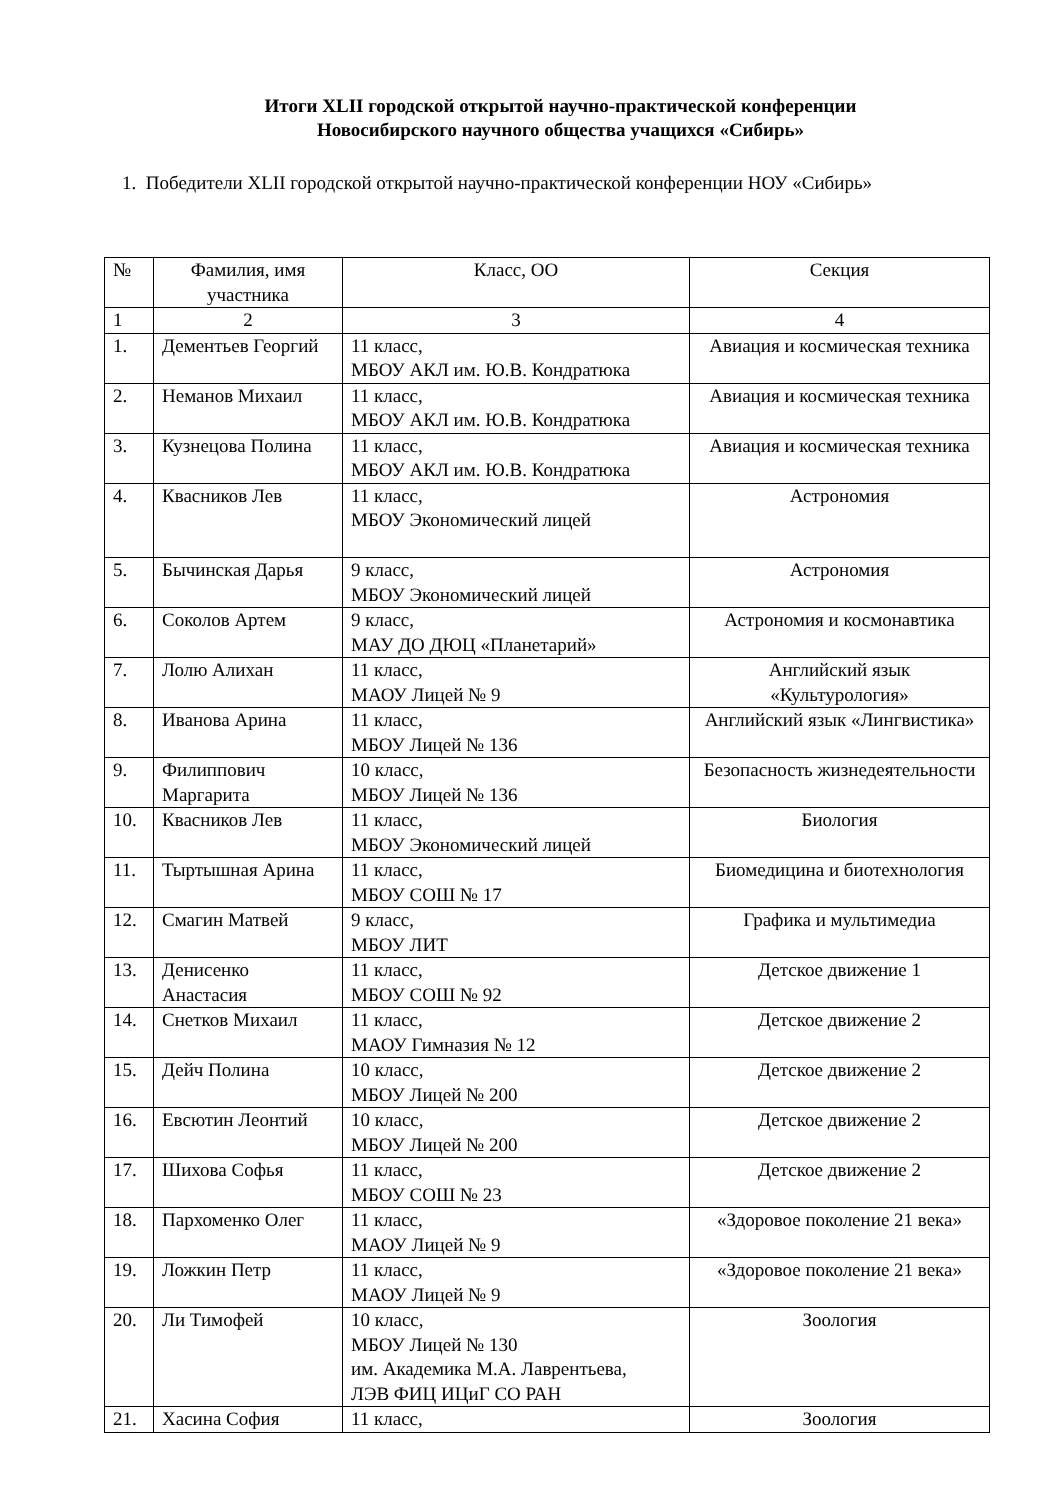Итоги XLII городской открытой научно-практической конференции
Новосибирского научного общества учащихся «Сибирь»
1. Победители XLII городской открытой научно-практической конференции НОУ «Сибирь»
| № | Фамилия, имя участника | Класс, ОО | Секция |
| 1 | 2 | 3 | 4 |
| 1. | Дементьев Георгий | 11 класс, МБОУ АКЛ им. Ю.В. Кондратюка | Авиация и космическая техника |
| 2. | Неманов Михаил | 11 класс, МБОУ АКЛ им. Ю.В. Кондратюка | Авиация и космическая техника |
| 3. | Кузнецова Полина | 11 класс, МБОУ АКЛ им. Ю.В. Кондратюка | Авиация и космическая техника |
| 4. | Квасников Лев | 11 класс, МБОУ Экономический лицей | Астрономия |
| 5. | Бычинская Дарья | 9 класс, МБОУ Экономический лицей | Астрономия |
| 6. | Соколов Артем | 9 класс, МАУ ДО ДЮЦ «Планетарий» | Астрономия и космонавтика |
| 7. | Лолю Алихан | 11 класс, МАОУ Лицей № 9 | Английский язык «Культурология» |
| 8. | Иванова Арина | 11 класс, МБОУ Лицей № 136 | Английский язык «Лингвистика» |
| 9. | Филиппович Маргарита | 10 класс, МБОУ Лицей № 136 | Безопасность жизнедеятельности |
| 10. | Квасников Лев | 11 класс, МБОУ Экономический лицей | Биология |
| 11. | Тыртышная Арина | 11 класс, МБОУ СОШ № 17 | Биомедицина и биотехнология |
| 12. | Смагин Матвей | 9 класс, МБОУ ЛИТ | Графика и мультимедиа |
| 13. | Денисенко Анастасия | 11 класс, МБОУ СОШ № 92 | Детское движение 1 |
| 14. | Снетков Михаил | 11 класс, МАОУ Гимназия № 12 | Детское движение 2 |
| 15. | Дейч Полина | 10 класс, МБОУ Лицей № 200 | Детское движение 2 |
| 16. | Евсютин Леонтий | 10 класс, МБОУ Лицей № 200 | Детское движение 2 |
| 17. | Шихова Софья | 11 класс, МБОУ СОШ № 23 | Детское движение 2 |
| 18. | Пархоменко Олег | 11 класс, МАОУ Лицей № 9 | «Здоровое поколение 21 века» |
| 19. | Ложкин Петр | 11 класс, МАОУ Лицей № 9 | «Здоровое поколение 21 века» |
| 20. | Ли Тимофей | 10 класс, МБОУ Лицей № 130 им. Академика М.А. Лаврентьева, ЛЭВ ФИЦ ИЦиГ СО РАН | Зоология |
| 21. | Хасина София | 11 класс, | Зоология |